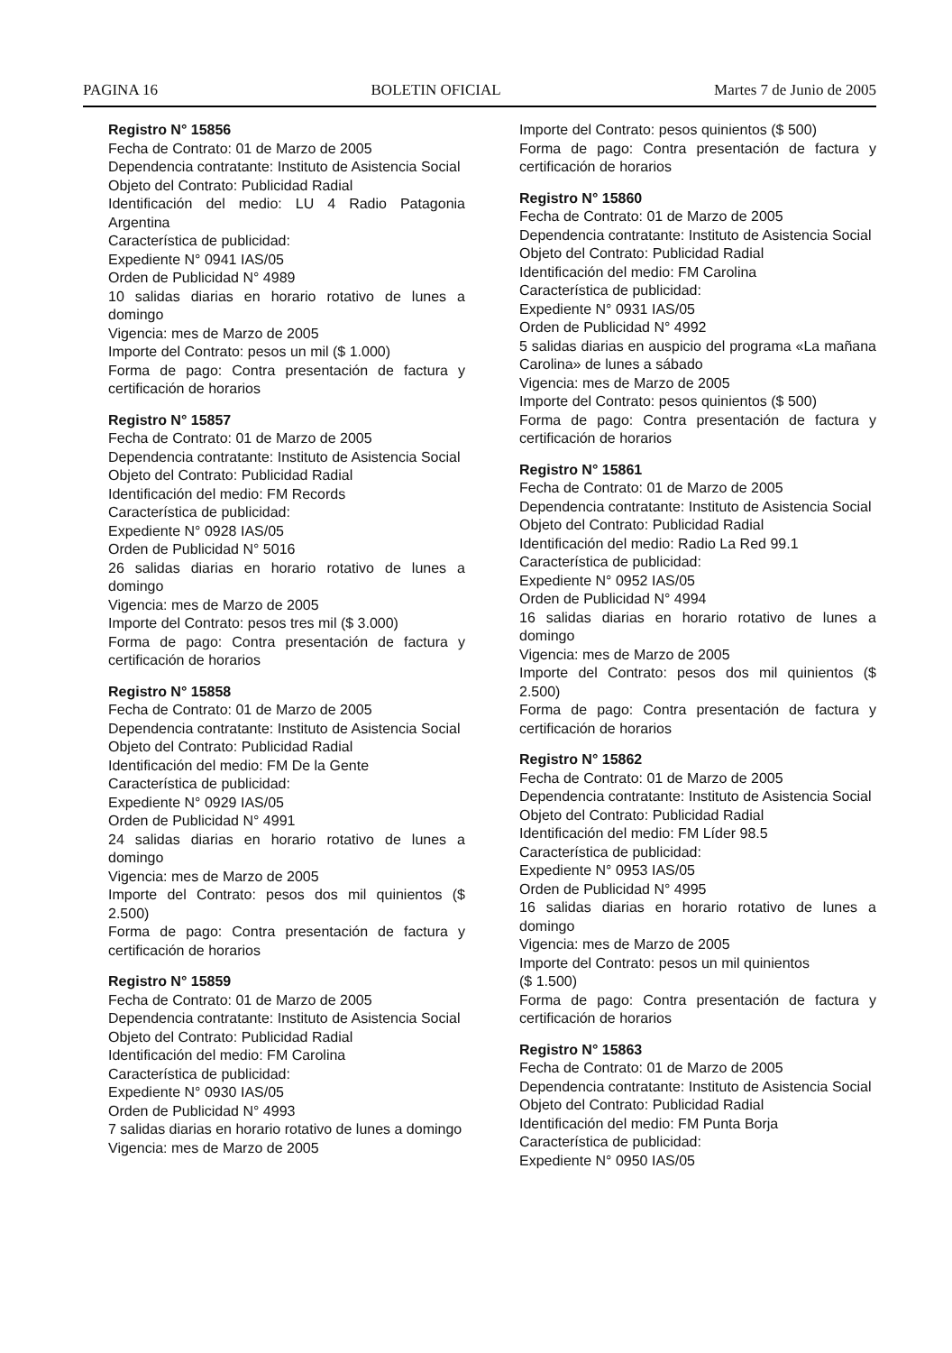PAGINA 16 BOLETIN OFICIAL Martes 7 de Junio de 2005
Registro N° 15856
Fecha de Contrato: 01 de Marzo de 2005
Dependencia contratante: Instituto de Asistencia Social
Objeto del Contrato: Publicidad Radial
Identificación del medio: LU 4 Radio Patagonia Argentina
Característica de publicidad:
Expediente N° 0941 IAS/05
Orden de Publicidad N° 4989
10 salidas diarias en horario rotativo de lunes a domingo
Vigencia: mes de Marzo de 2005
Importe del Contrato: pesos un mil ($ 1.000)
Forma de pago: Contra presentación de factura y certificación de horarios
Registro N° 15857
Fecha de Contrato: 01 de Marzo de 2005
Dependencia contratante: Instituto de Asistencia Social
Objeto del Contrato: Publicidad Radial
Identificación del medio: FM Records
Característica de publicidad:
Expediente N° 0928 IAS/05
Orden de Publicidad N° 5016
26 salidas diarias en horario rotativo de lunes a domingo
Vigencia: mes de Marzo de 2005
Importe del Contrato: pesos tres mil ($ 3.000)
Forma de pago: Contra presentación de factura y certificación de horarios
Registro N° 15858
Fecha de Contrato: 01 de Marzo de 2005
Dependencia contratante: Instituto de Asistencia Social
Objeto del Contrato: Publicidad Radial
Identificación del medio: FM De la Gente
Característica de publicidad:
Expediente N° 0929 IAS/05
Orden de Publicidad N° 4991
24 salidas diarias en horario rotativo de lunes a domingo
Vigencia: mes de Marzo de 2005
Importe del Contrato: pesos dos mil quinientos ($ 2.500)
Forma de pago: Contra presentación de factura y certificación de horarios
Registro N° 15859
Fecha de Contrato: 01 de Marzo de 2005
Dependencia contratante: Instituto de Asistencia Social
Objeto del Contrato: Publicidad Radial
Identificación del medio: FM Carolina
Característica de publicidad:
Expediente N° 0930 IAS/05
Orden de Publicidad N° 4993
7 salidas diarias en horario rotativo de lunes a domingo
Vigencia: mes de Marzo de 2005
Importe del Contrato: pesos quinientos ($ 500)
Forma de pago: Contra presentación de factura y certificación de horarios
Registro N° 15860
Fecha de Contrato: 01 de Marzo de 2005
Dependencia contratante: Instituto de Asistencia Social
Objeto del Contrato: Publicidad Radial
Identificación del medio: FM Carolina
Característica de publicidad:
Expediente N° 0931 IAS/05
Orden de Publicidad N° 4992
5 salidas diarias en auspicio del programa «La mañana Carolina» de lunes a sábado
Vigencia: mes de Marzo de 2005
Importe del Contrato: pesos quinientos ($ 500)
Forma de pago: Contra presentación de factura y certificación de horarios
Registro N° 15861
Fecha de Contrato: 01 de Marzo de 2005
Dependencia contratante: Instituto de Asistencia Social
Objeto del Contrato: Publicidad Radial
Identificación del medio: Radio La Red 99.1
Característica de publicidad:
Expediente N° 0952 IAS/05
Orden de Publicidad N° 4994
16 salidas diarias en horario rotativo de lunes a domingo
Vigencia: mes de Marzo de 2005
Importe del Contrato: pesos dos mil quinientos ($ 2.500)
Forma de pago: Contra presentación de factura y certificación de horarios
Registro N° 15862
Fecha de Contrato: 01 de Marzo de 2005
Dependencia contratante: Instituto de Asistencia Social
Objeto del Contrato: Publicidad Radial
Identificación del medio: FM Líder 98.5
Característica de publicidad:
Expediente N° 0953 IAS/05
Orden de Publicidad N° 4995
16 salidas diarias en horario rotativo de lunes a domingo
Vigencia: mes de Marzo de 2005
Importe del Contrato: pesos un mil quinientos
($ 1.500)
Forma de pago: Contra presentación de factura y certificación de horarios
Registro N° 15863
Fecha de Contrato: 01 de Marzo de 2005
Dependencia contratante: Instituto de Asistencia Social
Objeto del Contrato: Publicidad Radial
Identificación del medio: FM Punta Borja
Característica de publicidad:
Expediente N° 0950 IAS/05